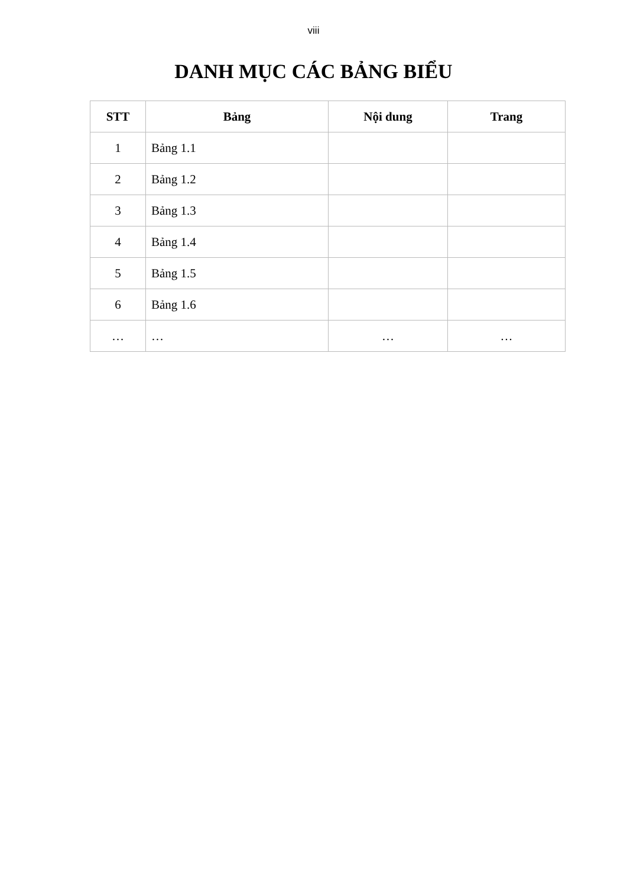viii
DANH MỤC CÁC BẢNG BIỂU
| STT | Bảng | Nội dung | Trang |
| --- | --- | --- | --- |
| 1 | Bảng 1.1 | | |
| 2 | Bảng 1.2 | | |
| 3 | Bảng 1.3 | | |
| 4 | Bảng 1.4 | | |
| 5 | Bảng 1.5 | | |
| 6 | Bảng 1.6 | | |
| … | … | … | … |